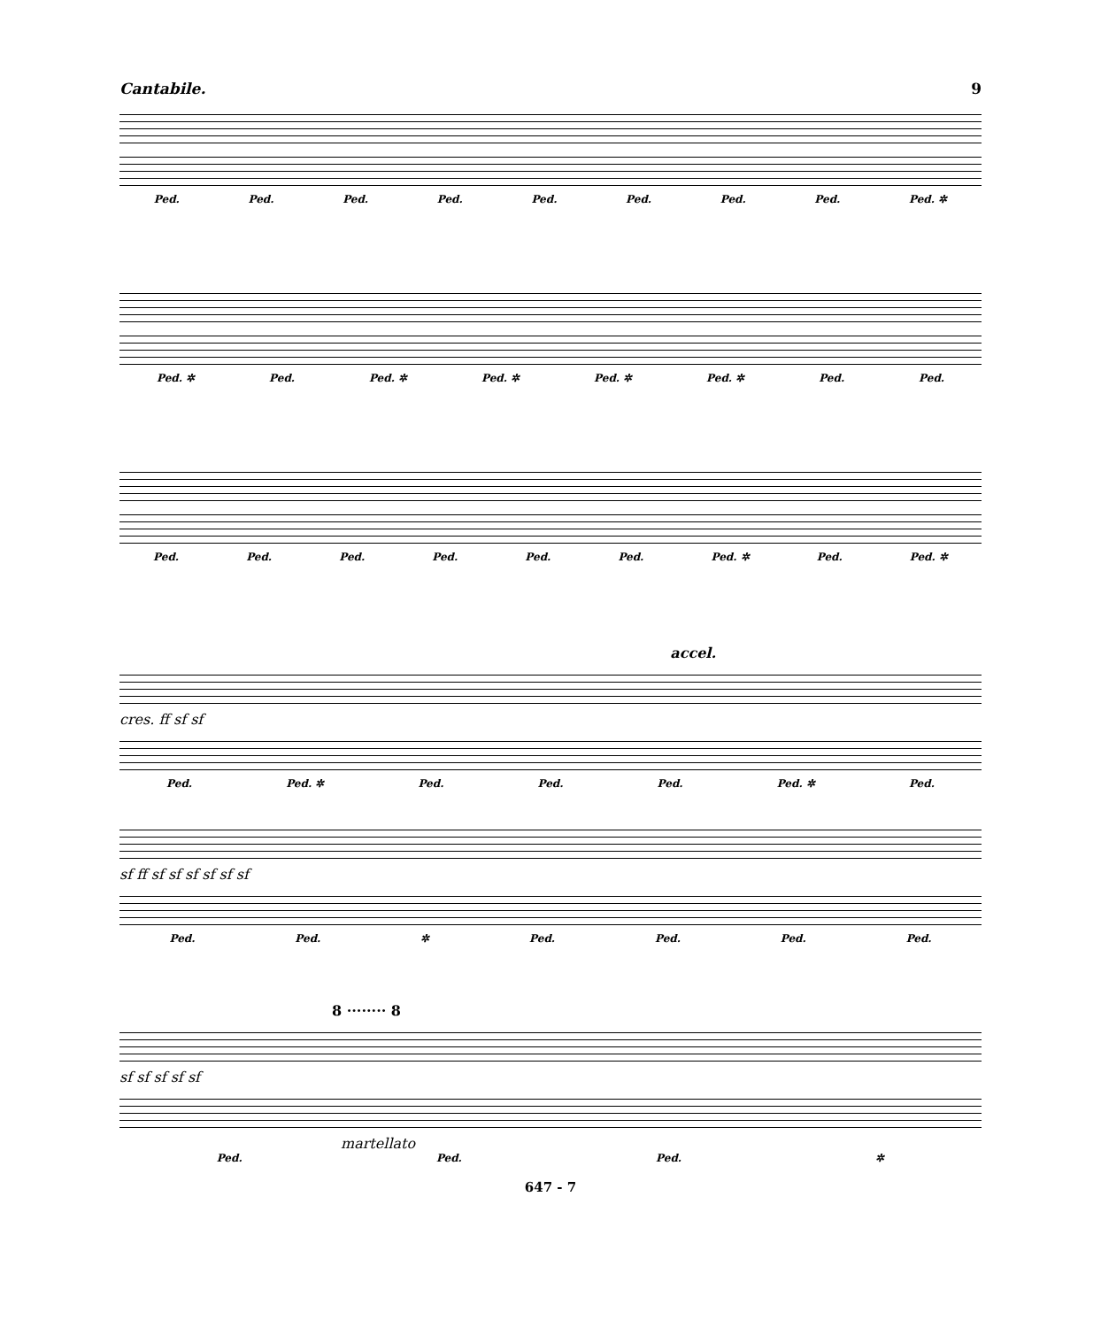Cantabile. 9
Ped. Ped. Ped. Ped. Ped. Ped. Ped. Ped. Ped. ✲
Ped. ✲ Ped. Ped. ✲ Ped. ✲ Ped. ✲ Ped. ✲ Ped. Ped.
Ped. Ped. Ped. Ped. Ped. Ped. Ped. ✲ Ped. Ped. ✲
accel.
cres. ff sf sf
Ped. Ped. ✲ Ped. Ped. Ped. Ped. ✲ Ped.
sf ff sf sf sf sf sf sf
Ped. Ped. ✲ Ped. Ped. Ped. Ped.
8 ········ 8
sf sf sf sf sf
martellato
Ped. Ped. Ped. ✲
647 - 7